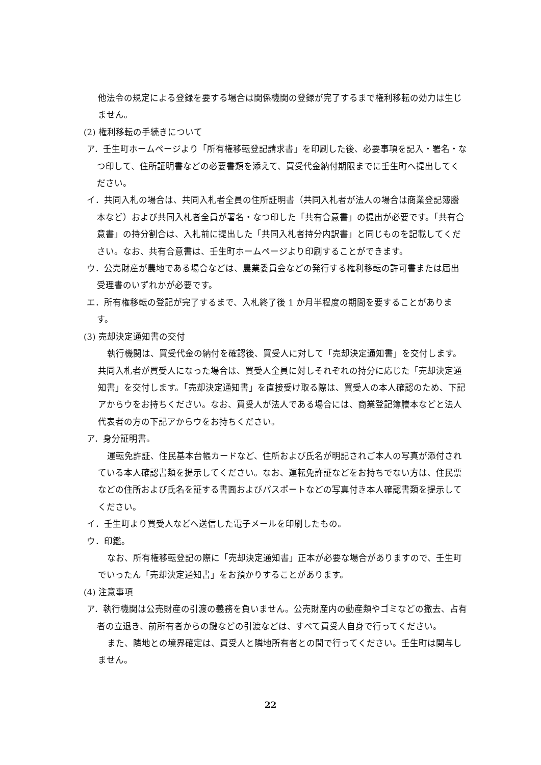他法令の規定による登録を要する場合は関係機関の登録が完了するまで権利移転の効力は生じません。
(2) 権利移転の手続きについて
ア．壬生町ホームページより「所有権移転登記請求書」を印刷した後、必要事項を記入・署名・なつ印して、住所証明書などの必要書類を添えて、買受代金納付期限までに壬生町へ提出してください。
イ．共同入札の場合は、共同入札者全員の住所証明書（共同入札者が法人の場合は商業登記簿謄本など）および共同入札者全員が署名・なつ印した「共有合意書」の提出が必要です。「共有合意書」の持分割合は、入札前に提出した「共同入札者持分内訳書」と同じものを記載してください。なお、共有合意書は、壬生町ホームページより印刷することができます。
ウ．公売財産が農地である場合などは、農業委員会などの発行する権利移転の許可書または届出受理書のいずれかが必要です。
エ．所有権移転の登記が完了するまで、入札終了後 1 か月半程度の期間を要することがあります。
(3) 売却決定通知書の交付
執行機関は、買受代金の納付を確認後、買受人に対して「売却決定通知書」を交付します。共同入札者が買受人になった場合は、買受人全員に対しそれぞれの持分に応じた「売却決定通知書」を交付します。「売却決定通知書」を直接受け取る際は、買受人の本人確認のため、下記アからウをお持ちください。なお、買受人が法人である場合には、商業登記簿謄本などと法人代表者の方の下記アからウをお持ちください。
ア．身分証明書。
運転免許証、住民基本台帳カードなど、住所および氏名が明記されご本人の写真が添付されている本人確認書類を提示してください。なお、運転免許証などをお持ちでない方は、住民票などの住所および氏名を証する書面およびパスポートなどの写真付き本人確認書類を提示してください。
イ．壬生町より買受人などへ送信した電子メールを印刷したもの。
ウ．印鑑。
なお、所有権移転登記の際に「売却決定通知書」正本が必要な場合がありますので、壬生町でいったん「売却決定通知書」をお預かりすることがあります。
(4) 注意事項
ア．執行機関は公売財産の引渡の義務を負いません。公売財産内の動産類やゴミなどの撤去、占有者の立退き、前所有者からの鍵などの引渡などは、すべて買受人自身で行ってください。
また、隣地との境界確定は、買受人と隣地所有者との間で行ってください。壬生町は関与しません。
22